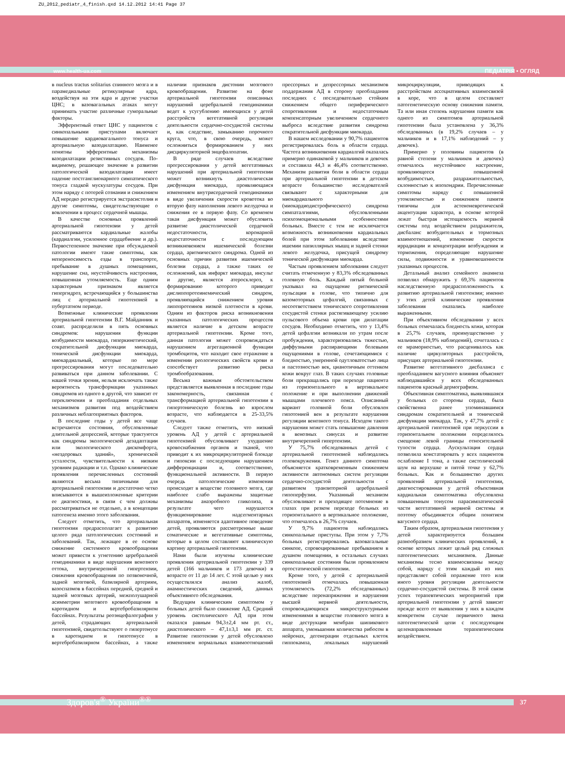ZU_2012_pediatr_4_finish.qxd 14.12.2012 14:41 Page 37
www.health-ua.com ПЕДІАТРІЯ • ОГЛЯД
в nucleus tractus solitarius спинного мозга и в парамедиальные ретикулярные ядра, воздействуя на эти ядра и другие участки ЦНС; в вазовагальных атаках могут принимать участие различные гуморальные факторы.
Эфферентный ответ ЦНС у пациентов с синкопальными приступами включает повышение кардиовагального тонуса и артериальную вазодилатацию. Наименее понятны эфферентные механизмы вазодилатации резистивных сосудов. По-видимому, решающее значение в развитии патологической вазодилатации имеет падение постганглионарного симпатического тонуса гладкой мускулатуры сосудов. При этом наряду с потерей сознания и снижением АД нередко регистрируется экстрасистолия и другие симптомы, свидетельствующие о вовлечении в процесс сердечной мышцы.
В качестве основных проявлений артериальной гипотензии у детей рассматриваются кардиальные жалобы (кардиалгии, усиленное сердцебиение и др.). Первостепенное значение при обсуждаемой патологии имеют такие симптомы, как непереносимость езды в транспорте, пребывание в душных помещениях, нарушение сна, неустойчивость настроения, повышенная утомляемость. Еще одним характерным признаком является гипергидроз, встречающийся у большинства лиц с артериальной гипотензией в пубертатном периоде.
Возможные клинические проявления артериальной гипотензии В.Г. Майданник и соавт. распределили в пять основных синдромов: нарушения функции возбудимости миокарда, гиперкинетический, сократительной дисфункции миокарда, тонической дисфункции миокарда, миокардиальный, которые по мере прогрессирования могут последовательно развиваться при данном заболевании. С нашей точки зрения, нельзя исключать также вероятность трансформации указанных синдромов из одного в другой, что зависит от переключения и преобладания отдельных механизмов развития под воздействием различных неблагоприятных факторов.
В последние годы у детей все чаще встречаются состояния, обусловленные длительной депрессией, которые трактуются как синдромы экологической дезадаптации или экологического дискомфорта, «нездоровых зданий», хронической усталости, чувствительности к низким уровням радиации и т.п. Однако клинические проявления перечисленных состояний являются весьма типичными для артериальной гипотензии и достаточно четко вписываются в вышеизложенные критерии ее диагностики, в связи с чем должны рассматриваться не отдельно, а в концепции патогенеза именно этого заболевания.
Следует отметить, что артериальная гипотензия предрасполагает к развитию целого ряда патологических состояний и заболеваний. Так, лежащее в ее основе снижение системного кровообращения может привести к угнетению церебральной гемодинамики в виде нарушения венозного оттока, внутричерепной гипертензии, снижения кровообращения по позвоночной, задней мозговой, базилярной артериям, вазоспазмов в бассейнах передней, средней и задней мозговых артерий, межполушарной асимметрии мозгового кровообращения в каротидном и вертебробазилярном бассейнах. Результаты реоэнцефалографии у детей, страдающих артериальной гипотензией, свидетельствуют о гипертонусе в каротидном и гипотонусе в вертебробазилярном бассейнах, а также наличии признаков дистонии мозгового кровообращения. Развитие на фоне артериальной гипотензии описанных нарушений церебральной гемодинамики ведет к усугублению имеющихся у детей расстройств вегетативной регуляции деятельности сердечно-сосудистой системы и, как следствие, замыканию порочного круга, что, в свою очередь, может осложниться формированием у них дисциркуляторной энцефалопатии.
В ряде случаев вследствие прогрессирования у детей вегетативных нарушений при артериальной гипотензии может возникнуть диастолическая дисфункция миокарда, проявляющаяся изменением внутрисердечной гемодинамики в виде увеличения скорости кровотока во вторую фазу наполнения левого желудочка и снижения ее в первую фазу. Со временем такая дисфункция может обусловить развитие диастолической сердечной недостаточности, коронарной недостаточности с последующим возникновением ишемической болезни сердца, аритмического синдрома. Одной из основных причин развития ишемической болезни сердца, а также таких ее осложнений, как инфаркт миокарда, инсульт и другие, является атеросклероз, к формированию которого приводит дислипопротеинемический синдром, проявляющийся снижением уровня липопротеинов низкой плотности в крови. Одним из факторов риска возникновения указанных патологических процессов является наличие в детском возрасте артериальной гипотензии. Кроме того, данная патология может сопровождаться нарушением агрегационной функции тромбоцитов, что находит свое отражение в изменении реологических свойств крови и способствует развитию риска тромбообразования.
Весьма важным обстоятельством представляется выявленная в последние годы закономерность, связанная с трансформацией артериальной гипотензии в гипертоническую болезнь во взрослом возрасте, что наблюдается в 25-33,5% случаев.
Следует также отметить, что низкий уровень АД у детей с артериальной гипотензией обусловливает ухудшение кровоснабжения органов и тканей, что приводит к их микроциркуляторной блокаде и гипоксии с последующим нарушением дифференциации и, соответственно, функциональной активности. В первую очередь патологические изменения происходят в веществе головного мозга, где наиболее слабо выражены защитные механизмы анаэробного гликолиза, в результате чего нарушается функционирование надсегментарных аппаратов, изменяется адаптивное поведение детей, проявляются рассмотренные выше соматические и вегетативные симптомы, которые в целом составляют клиническую картину артериальной гипотензии.
Нами были изучены клинические проявления артериальной гипотензии у 339 детей (166 мальчиков и 173 девочки) в возрасте от 11 до 14 лет. С этой целью у них осуществлялся анализ жалоб, анамнестических сведений, данных объективного обследования.
Ведущим клиническим симптомом у больных детей было снижение АД. Средний уровень систолического АД при этом оказался равным 94,3±2,4 мм рт. ст., диастолического – 47,1±3,1 мм рт. ст. Развитие гипотензии у детей обусловлено изменением нормальных взаимоотношений прессорных и депрессорных механизмов поддержания АД в сторону преобладания последних с последовательно стойким снижением общего периферического сопротивления и недостаточным компенсаторным увеличением сердечного выброса вследствие развития синдрома сократительной дисфункции миокарда.
В нашем исследовании у 90,7% пациентов регистрировалась боль в области сердца. Частота возникновения кардиалгий оказалась примерно одинаковой у мальчиков и девочек и составила 44,3 и 46,4% соответственно. Механизм развития боли в области сердца при артериальной гипотензии в детском возрасте большинство исследователей связывают с характерными для миокардиального (миокардиодистрофического) синдрома симпаталгиями, обусловленными психоэмоциональными особенностями больных. Вместе с тем не исключается возможность возникновения кардиальных болей при этом заболевании вследствие ишемии папиллярных мышц и задней стенки левого желудочка, присущей синдрому тонической дисфункции миокарда.
Частым проявлением заболевания следует считать отмеченную у 83,3% обследованных головную боль. Каждый пятый больной указывал на ощущение ритмической пульсации в голове, что типично для вазомоторных цефалгий, связанных с несоответствием тонического сопротивления сосудистой стенки растягивающему усилию пульсового объема крови при дилатации сосудов. Необходимо отметить, что у 13,4% детей цефалгии возникали по утрам после пробуждения, характеризовались тяжестью, диффузными распирающими болевыми ощущениями в голове, сочетающимися с бледностью, умеренной одутловатостью лица и пастозностью век, цианотичным оттенком кожи вокруг глаз. В таких случаях головные боли прекращались при переходе пациента из горизонтального в вертикальное положение и при выполнении движений мышцами плечевого пояса. Описанный вариант головной боли обусловлен гипотонией вен в результате нарушения регуляции венозного тонуса. Исходом такого нарушения может стать повышение давления в венозных синусах и развитие внутричерепной гипертензии.
У 75,7% обследованных детей с артериальной гипотензией наблюдались головокружения. Генез данного симптома объясняется кратковременным снижением активности автономных систем регуляции сердечно-сосудистой деятельности с развитием транзиторной церебральной гипоперфузии. Указанный механизм обусловливает и преходящее потемнение в глазах при резком переходе больных из горизонтального в вертикальное положение, что отмечалось в 26,7% случаев.
У 9,7% пациентов наблюдались синкопальные приступы. При этом у 7,7% больных регистрировались вазовагальные синкопе, спровоцированные пребыванием в душном помещении, в остальных случаях синкопальные состояния были проявлением ортостатической гипотензии.
Кроме того, у детей с артериальной гипотензией отмечалась повышенная утомляемость (72,2% обследованных) вследствие перенапряжения и нарушения высшей нервной деятельности, сопровождающихся микроструктурными изменениями в веществе головного мозга в виде деструкции мембран шипикового аппарата, уменьшения количества рибосом в нейронах, дегенерации отдельных клеток гиппокампа, локальных нарушений микроциркуляции, приводящих к расстройствам ассоциативных взаимосвязей в коре, что в целом составляет патогенетическую основу снижения памяти. Та или иная степень нарушения памяти как одного из симптомов артериальной гипотензии была установлена у 36,3% обследованных (в 19,2% случаев – у мальчиков и в 17,1% наблюдений – у девочек).
Примерно у половины пациентов (в равной степени у мальчиков и девочек) отмечалось неустойчивое настроение, проявляющееся повышенной возбудимостью, раздражительностью, склонностью к ипохондрии. Перечисленные симптомы наряду с повышенной утомляемостью и снижением памяти типичны для астеноневротической акцентуации характера, в основе которой лежат быстрая истощаемость нервной системы под воздействием раздражителя, дисбаланс возбудительных и тормозных взаимоотношений, изменение скорости иррадиации и концентрации возбуждения и торможения, определяющие нарушение силы, подвижности и уравновешенности указанных процессов.
Детальный анализ семейного анамнеза позволил обнаружить у 69,3% пациентов наследственную предрасположенность к развитию артериальной гипотензии; именно у этих детей клинические проявления заболевания оказались наиболее выраженными.
При объективном обследовании у всех больных отмечалась бледность кожи, которая в 25,7% случаев, преимущественно у мальчиков (18,9% наблюдений), сочеталась с ее мраморностью, что расценивалось как наличие циркуляторных расстройств, присущих артериальной гипотензии.
Развитие вегетативного дисбаланса с преобладанием вагусного влияния объясняет наблюдавшийся у всех обследованных пациентов красный дермографизм.
Объективная симптоматика, выявлявшаяся у больных со стороны сердца, была свойственна ранее упоминавшимся синдромам сократительной и тонической дисфункции миокарда. Так, у 47,7% детей с артериальной гипотензией при перкуссии в горизонтальном положении определялось смещение левой границы относительной тупости сердца. Аускультация сердца позволила констатировать у всех пациентов ослабление I тона, а также систолический шум на верхушке и пятой точке у 62,7% больных. Как и большинство других проявлений артериальной гипотензии, диагностированная у детей объективная кардиальная симптоматика обусловлена повышенным тонусом парасимпатической части вегетативной нервной системы и поэтому объединяется общим понятием вагусного сердца.
Таким образом, артериальная гипотензия у детей характеризуется большим разнообразием клинических проявлений, в основе которых лежит целый ряд сложных патогенетических механизмов. Данные механизмы тесно взаимосвязаны между собой, наряду с этим каждый из них представляет собой поражение того или иного уровня регуляции деятельности сердечно-сосудистой системы. В этой связи успех терапевтических мероприятий при артериальной гипотензии у детей зависит прежде всего от выявления у них в каждом конкретном случае первичного звена патогенетической цепи с последующим целенаправленным терапевтическим воздействием.
Здоров'я<sup>®</sup> України<sup>®®</sup> 37